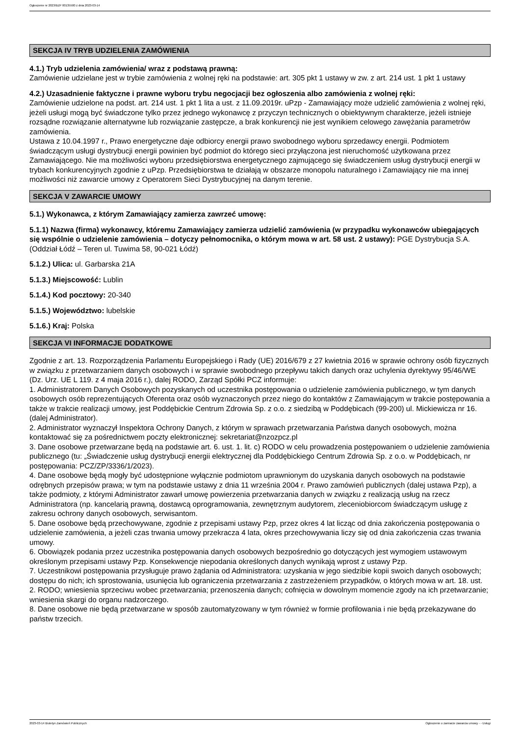Ogłoszenie nr 2023/BZP 00135500 z dnia 2023-03-14
SEKCJA IV TRYB UDZIELENIA ZAMÓWIENIA
4.1.) Tryb udzielenia zamówienia/ wraz z podstawą prawną:
Zamówienie udzielane jest w trybie zamówienia z wolnej ręki na podstawie: art. 305 pkt 1 ustawy w zw. z art. 214 ust. 1 pkt 1 ustawy
4.2.) Uzasadnienie faktyczne i prawne wyboru trybu negocjacji bez ogłoszenia albo zamówienia z wolnej ręki:
Zamówienie udzielone na podst. art. 214 ust. 1 pkt 1 lita a ust. z 11.09.2019r. uPzp - Zamawiający może udzielić zamówienia z wolnej ręki, jeżeli usługi mogą być świadczone tylko przez jednego wykonawcę z przyczyn technicznych o obiektywnym charakterze, jeżeli istnieje rozsądne rozwiązanie alternatywne lub rozwiązanie zastępcze, a brak konkurencji nie jest wynikiem celowego zawężania parametrów zamówienia.
Ustawa z 10.04.1997 r., Prawo energetyczne daje odbiorcy energii prawo swobodnego wyboru sprzedawcy energii. Podmiotem świadczącym usługi dystrybucji energii powinien być podmiot do którego sieci przyłączona jest nieruchomość użytkowana przez Zamawiającego. Nie ma możliwości wyboru przedsiębiorstwa energetycznego zajmującego się świadczeniem usług dystrybucji energii w trybach konkurencyjnych zgodnie z uPzp. Przedsiębiorstwa te działają w obszarze monopolu naturalnego i Zamawiający nie ma innej możliwości niż zawarcie umowy z Operatorem Sieci Dystrybucyjnej na danym terenie.
SEKCJA V ZAWARCIE UMOWY
5.1.) Wykonawca, z którym Zamawiający zamierza zawrzeć umowę:
5.1.1) Nazwa (firma) wykonawcy, któremu Zamawiający zamierza udzielić zamówienia (w przypadku wykonawców ubiegających się wspólnie o udzielenie zamówienia – dotyczy pełnomocnika, o którym mowa w art. 58 ust. 2 ustawy): PGE Dystrybucja S.A. (Oddział Łódź – Teren ul. Tuwima 58, 90-021 Łódź)
5.1.2.) Ulica: ul. Garbarska 21A
5.1.3.) Miejscowość: Lublin
5.1.4.) Kod pocztowy: 20-340
5.1.5.) Województwo: lubelskie
5.1.6.) Kraj: Polska
SEKCJA VI INFORMACJE DODATKOWE
Zgodnie z art. 13. Rozporządzenia Parlamentu Europejskiego i Rady (UE) 2016/679 z 27 kwietnia 2016 w sprawie ochrony osób fizycznych w związku z przetwarzaniem danych osobowych i w sprawie swobodnego przepływu takich danych oraz uchylenia dyrektywy 95/46/WE (Dz. Urz. UE L 119. z 4 maja 2016 r.), dalej RODO, Zarząd Spółki PCZ informuje:
1. Administratorem Danych Osobowych pozyskanych od uczestnika postępowania o udzielenie zamówienia publicznego, w tym danych osobowych osób reprezentujących Oferenta oraz osób wyznaczonych przez niego do kontaktów z Zamawiającym w trakcie postępowania a także w trakcie realizacji umowy, jest Poddębickie Centrum Zdrowia Sp. z o.o. z siedzibą w Poddębicach (99-200) ul. Mickiewicza nr 16. (dalej Administrator).
2. Administrator wyznaczył Inspektora Ochrony Danych, z którym w sprawach przetwarzania Państwa danych osobowych, można kontaktować się za pośrednictwem poczty elektronicznej: sekretariat@nzozpcz.pl
3. Dane osobowe przetwarzane będą na podstawie art. 6. ust. 1. lit. c) RODO w celu prowadzenia postępowaniem o udzielenie zamówienia publicznego (tu: „Świadczenie usług dystrybucji energii elektrycznej dla Poddębickiego Centrum Zdrowia Sp. z o.o. w Poddębicach, nr postępowania: PCZ/ZP/3336/1/2023).
4. Dane osobowe będą mogły być udostępnione wyłącznie podmiotom uprawnionym do uzyskania danych osobowych na podstawie odrębnych przepisów prawa; w tym na podstawie ustawy z dnia 11 września 2004 r. Prawo zamówień publicznych (dalej ustawa Pzp), a także podmioty, z którymi Administrator zawarł umowę powierzenia przetwarzania danych w związku z realizacją usług na rzecz Administratora (np. kancelarią prawną, dostawcą oprogramowania, zewnętrznym audytorem, zleceniobiorcom świadczącym usługę z zakresu ochrony danych osobowych, serwisantom.
5. Dane osobowe będą przechowywane, zgodnie z przepisami ustawy Pzp, przez okres 4 lat licząc od dnia zakończenia postępowania o udzielenie zamówienia, a jeżeli czas trwania umowy przekracza 4 lata, okres przechowywania liczy się od dnia zakończenia czas trwania umowy.
6. Obowiązek podania przez uczestnika postępowania danych osobowych bezpośrednio go dotyczących jest wymogiem ustawowym określonym przepisami ustawy Pzp. Konsekwencje niepodania określonych danych wynikają wprost z ustawy Pzp.
7. Uczestnikowi postępowania przysługuje prawo żądania od Administratora: uzyskania w jego siedzibie kopii swoich danych osobowych; dostępu do nich; ich sprostowania, usunięcia lub ograniczenia przetwarzania z zastrzeżeniem przypadków, o których mowa w art. 18. ust. 2. RODO; wniesienia sprzeciwu wobec przetwarzania; przenoszenia danych; cofnięcia w dowolnym momencie zgody na ich przetwarzanie; wniesienia skargi do organu nadzorczego.
8. Dane osobowe nie będą przetwarzane w sposób zautomatyzowany w tym również w formie profilowania i nie będą przekazywane do państw trzecich.
2023-03-14 Biuletyn Zamówień Publicznych Ogłoszenie o zamiarze zawarcia umowy - - Usługi